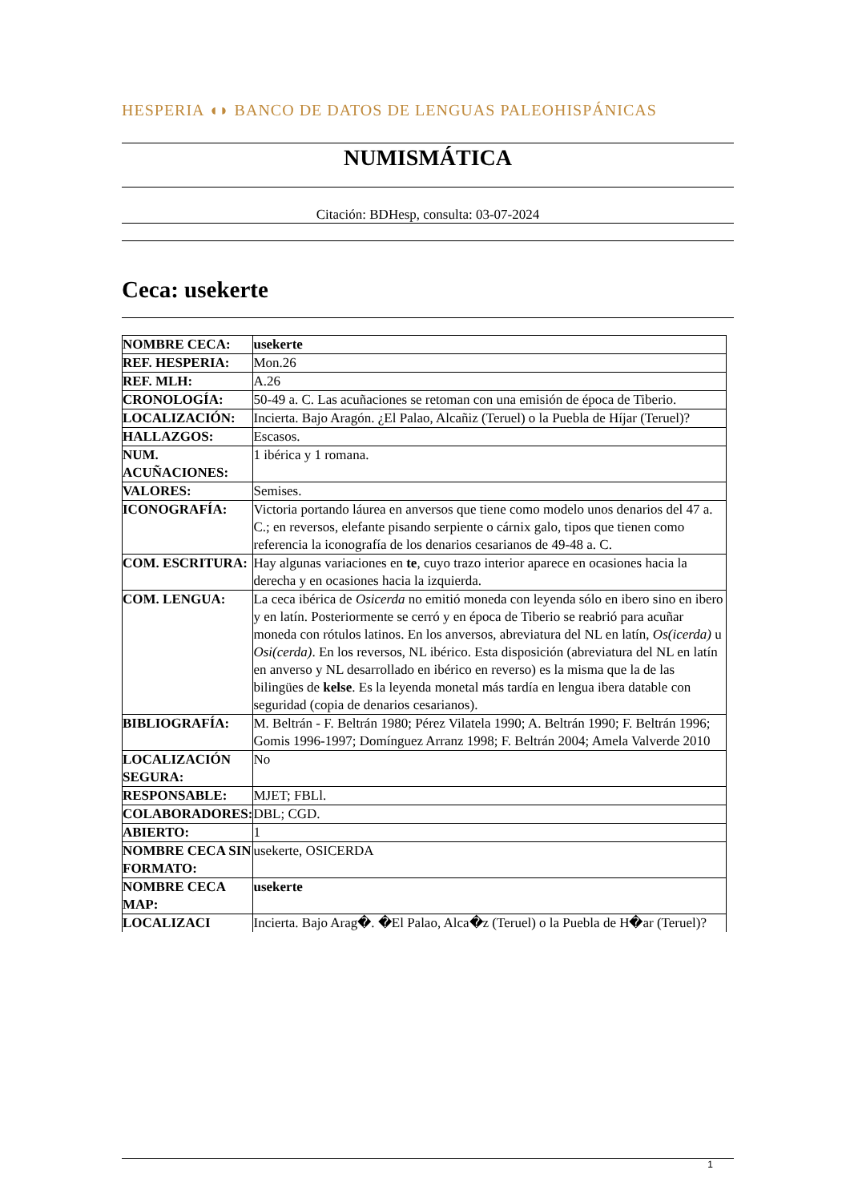HESPERIA ◖◗ BANCO DE DATOS DE LENGUAS PALEOHISPÁNICAS
NUMISMÁTICA
Citación: BDHesp, consulta: 03-07-2024
Ceca: usekerte
| NOMBRE CECA: | usekerte |
| REF. HESPERIA: | Mon.26 |
| REF. MLH: | A.26 |
| CRONOLOGÍA: | 50-49 a. C. Las acuñaciones se retoman con una emisión de época de Tiberio. |
| LOCALIZACIÓN: | Incierta. Bajo Aragón. ¿El Palao, Alcañiz (Teruel) o la Puebla de Híjar (Teruel)? |
| HALLAZGOS: | Escasos. |
| NUM. ACUÑACIONES: | 1 ibérica y 1 romana. |
| VALORES: | Semises. |
| ICONOGRAFÍA: | Victoria portando láurea en anversos que tiene como modelo unos denarios del 47 a. C.; en reversos, elefante pisando serpiente o cárnix galo, tipos que tienen como referencia la iconografía de los denarios cesarianos de 49-48 a. C. |
| COM. ESCRITURA: | Hay algunas variaciones en te , cuyo trazo interior aparece en ocasiones hacia la derecha y en ocasiones hacia la izquierda. |
| COM. LENGUA: | La ceca ibérica de Osicerda no emitió moneda con leyenda sólo en ibero sino en ibero y en latín. Posteriormente se cerró y en época de Tiberio se reabrió para acuñar moneda con rótulos latinos. En los anversos, abreviatura del NL en latín, Os(icerda) u Osi(cerda) . En los reversos, NL ibérico. Esta disposición (abreviatura del NL en latín en anverso y NL desarrollado en ibérico en reverso) es la misma que la de las bilingües de kelse . Es la leyenda monetal más tardía en lengua ibera datable con seguridad (copia de denarios cesarianos). |
| BIBLIOGRAFÍA: | M. Beltrán - F. Beltrán 1980; Pérez Vilatela 1990; A. Beltrán 1990; F. Beltrán 1996; Gomis 1996-1997; Domínguez Arranz 1998; F. Beltrán 2004; Amela Valverde 2010 |
| LOCALIZACIÓN SEGURA: | No |
| RESPONSABLE: | MJET; FBLl. |
| COLABORADORES: | DBL; CGD. |
| ABIERTO: | 1 |
| NOMBRE CECA SIN FORMATO: | usekerte, OSICERDA |
| NOMBRE CECA MAP: | usekerte |
| LOCALIZACI | Incierta. Bajo Arag�. �El Palao, Alca�z (Teruel) o la Puebla de H�ar (Teruel)? |
1